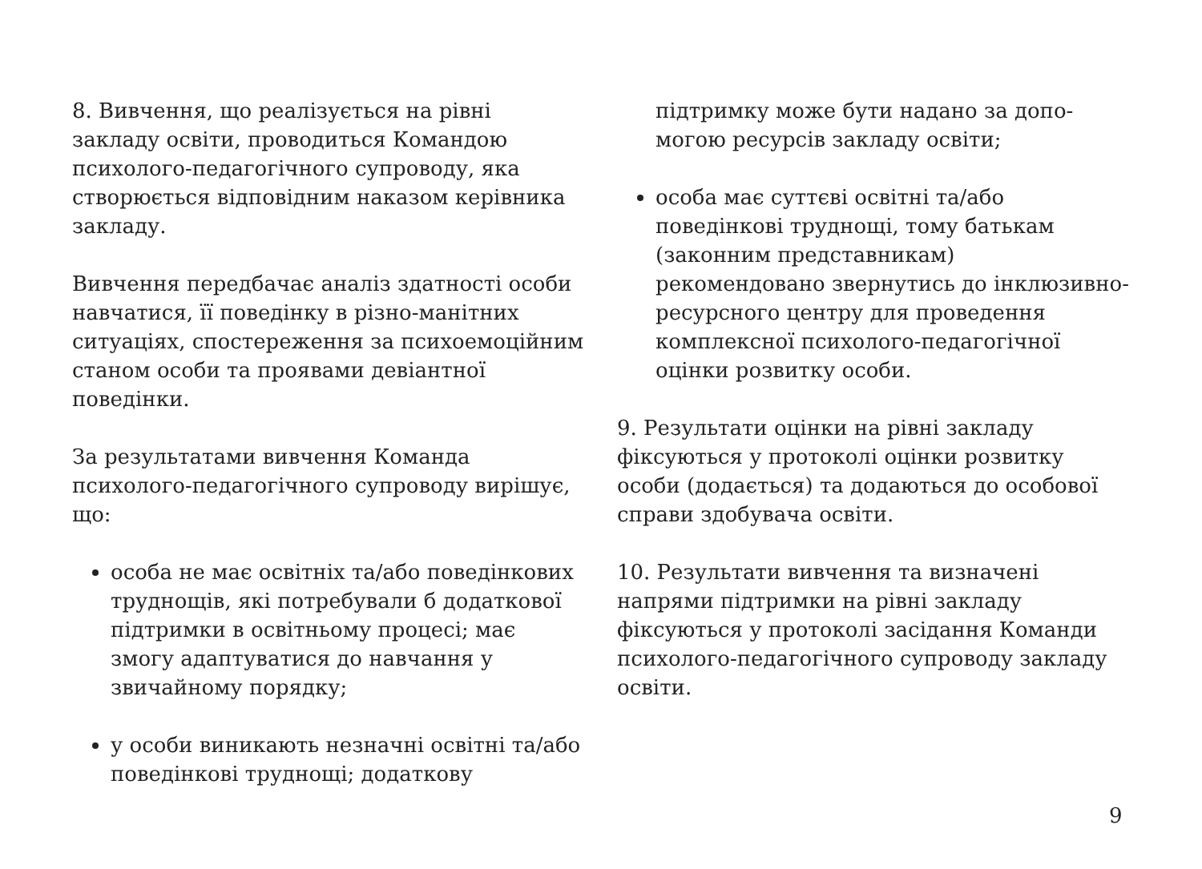8. Вивчення, що реалізується на рівні закладу освіти, проводиться Командою психолого-педагогічного супроводу, яка створюється відповідним наказом керівника закладу.
Вивчення передбачає аналіз здатності особи навчатися, її поведінку в різно-манітних ситуаціях, спостереження за психоемоційним станом особи та проявами девіантної поведінки.
За результатами вивчення Команда психолого-педагогічного супроводу вирішує, що:
особа не має освітніх та/або поведінкових труднощів, які потребували б додаткової підтримки в освітньому процесі; має змогу адаптуватися до навчання у звичайному порядку;
у особи виникають незначні освітні та/або поведінкові труднощі; додаткову
підтримку може бути надано за допо-могою ресурсів закладу освіти;
особа має суттєві освітні та/або поведінкові труднощі, тому батькам (законним представникам) рекомендовано звернутись до інклюзивно-ресурсного центру для проведення комплексної психолого-педагогічної оцінки розвитку особи.
9. Результати оцінки на рівні закладу фіксуються у протоколі оцінки розвитку особи (додається) та додаються до особової справи здобувача освіти.
10. Результати вивчення та визначені напрями підтримки на рівні закладу фіксуються у протоколі засідання Команди психолого-педагогічного супроводу закладу освіти.
9